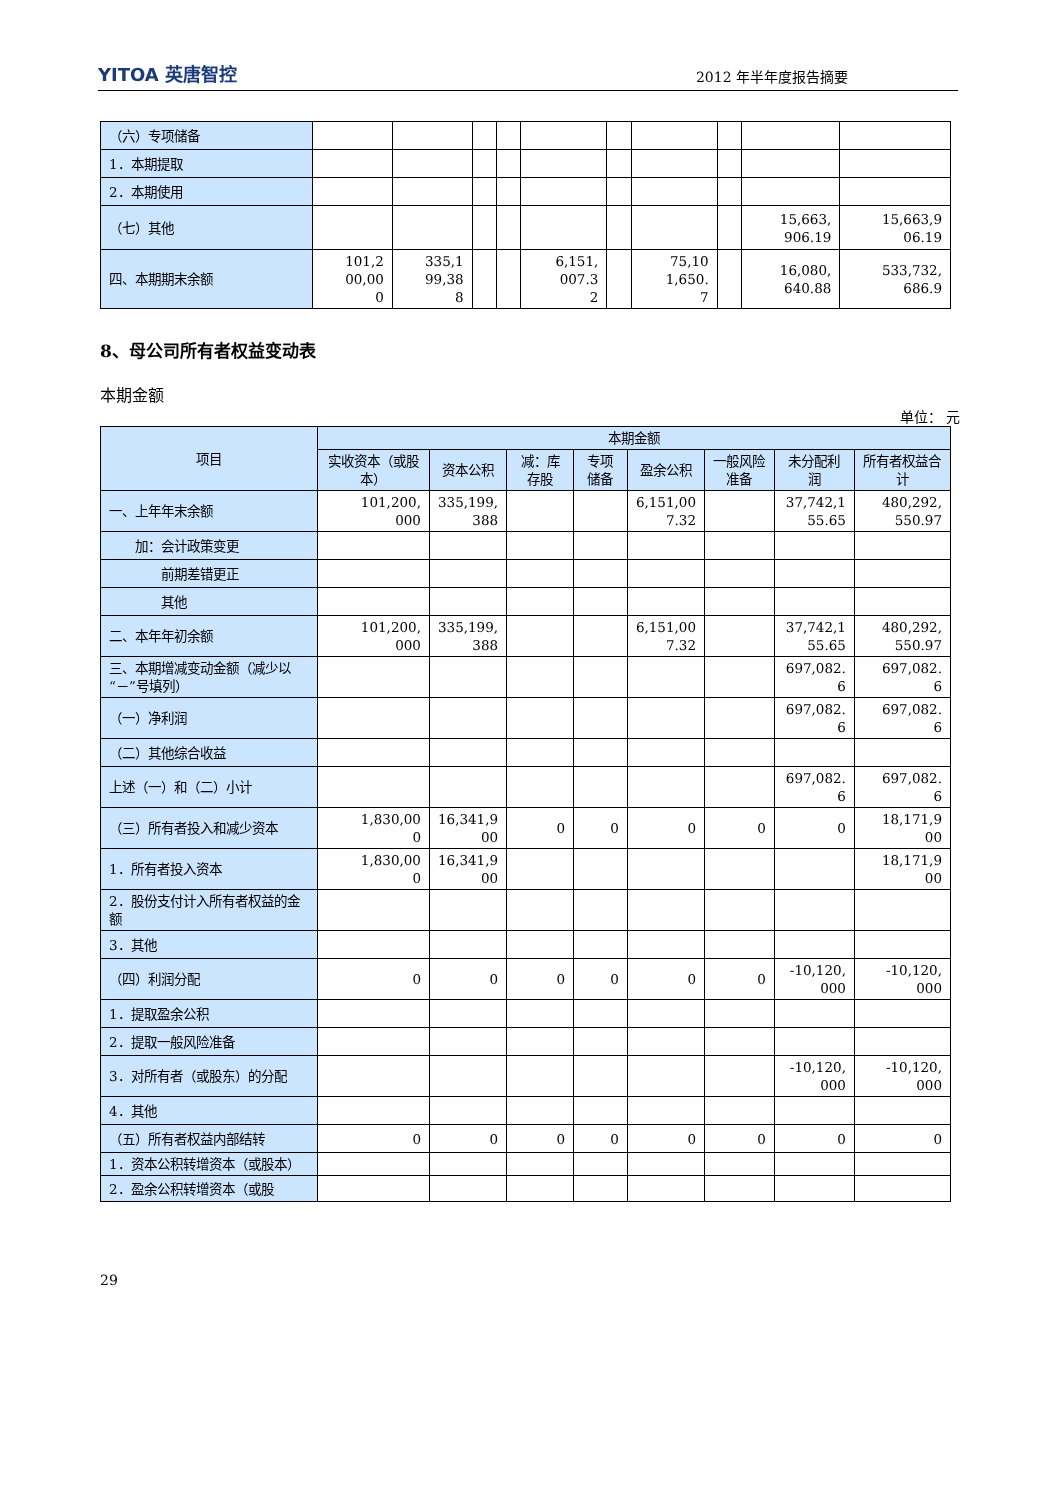YITOA 英唐智控
2012 年半年度报告摘要
| （六）专项储备 | | | | | | | | | | |
| 1．本期提取 | | | | | | | | | | |
| 2．本期使用 | | | | | | | | | | |
| （七）其他 | | | | | | | | | 15,663, 906.19 | 15,663,9 06.19 |
| 四、本期期末余额 | 101,2 00,00 0 | 335,1 99,38 8 | | | 6,151, 007.3 2 | | 75,10 1,650. 7 | | 16,080, 640.88 | 533,732, 686.9 |
8、母公司所有者权益变动表
本期金额
单位： 元
| 项目 | 本期金额 | | | | | | | |
| --- | --- | --- | --- | --- | --- | --- | --- | --- |
| | 实收资本（或股本） | 资本公积 | 减：库存股 | 专项储备 | 盈余公积 | 一般风险准备 | 未分配利润 | 所有者权益合计 |
| 一、上年年末余额 | 101,200, 000 | 335,199, 388 | | | 6,151,00 7.32 | | 37,742,1 55.65 | 480,292, 550.97 |
| 加：会计政策变更 | | | | | | | | |
| 前期差错更正 | | | | | | | | |
| 其他 | | | | | | | | |
| 二、本年年初余额 | 101,200, 000 | 335,199, 388 | | | 6,151,00 7.32 | | 37,742,1 55.65 | 480,292, 550.97 |
| 三、本期增减变动金额（减少以“－”号填列） | | | | | | | 697,082. 6 | 697,082. 6 |
| （一）净利润 | | | | | | | 697,082. 6 | 697,082. 6 |
| （二）其他综合收益 | | | | | | | | |
| 上述（一）和（二）小计 | | | | | | | 697,082. 6 | 697,082. 6 |
| （三）所有者投入和减少资本 | 1,830,00 0 | 16,341,9 00 | 0 | 0 | 0 | 0 | 0 | 18,171,9 00 |
| 1．所有者投入资本 | 1,830,00 0 | 16,341,9 00 | | | | | | 18,171,9 00 |
| 2．股份支付计入所有者权益的金额 | | | | | | | | |
| 3．其他 | | | | | | | | |
| （四）利润分配 | 0 | 0 | 0 | 0 | 0 | 0 | -10,120, 000 | -10,120, 000 |
| 1．提取盈余公积 | | | | | | | | |
| 2．提取一般风险准备 | | | | | | | | |
| 3．对所有者（或股东）的分配 | | | | | | | -10,120, 000 | -10,120, 000 |
| 4．其他 | | | | | | | | |
| （五）所有者权益内部结转 | 0 | 0 | 0 | 0 | 0 | 0 | 0 | 0 |
| 1．资本公积转增资本（或股本） | | | | | | | | |
| 2．盈余公积转增资本（或股 | | | | | | | | |
29